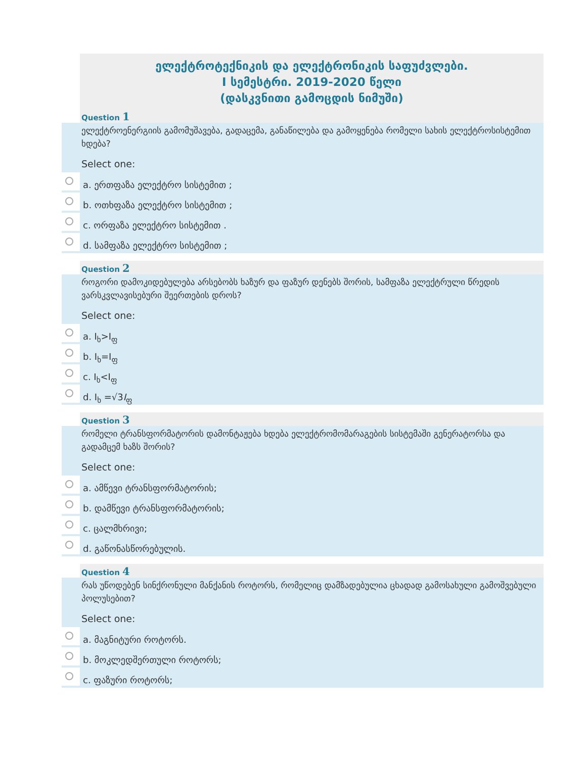ელექტროტექნიკის და ელექტრონიკის საფუძვლები.
I სემესტრი. 2019-2020 წელი
(დასკვნითი გამოცდის ნიმუში)
Question 1
ელექტროენერგიის გამომუშავება, გადაცემა, განაწილება და გამოყენება რომელი სახის ელექტროსისტემით ხდება?
Select one:
a. ერთფაზა ელექტრო სისტემით ;
b. ოთხფაზა ელექტრო სისტემით ;
c. ორფაზა ელექტრო სისტემით .
d. სამფაზა ელექტრო სისტემით ;
Question 2
როგორი დამოკიდებულება არსებობს ხაზურ და ფაზურ დენებს შორის, სამფაზა ელექტრული წრედის ვარსკვლავისებური შეერთების დროს?
Select one:
a. I<sub>ხ</sub>>I<sub>ფ</sub>
b. I<sub>ხ</sub>=I<sub>ფ</sub>
c. I<sub>ხ</sub><I<sub>ფ</sub>
d. I<sub>ხ</sub> =√3I<sub>ფ</sub>
Question 3
რომელი ტრანსფორმატორის დამონტაჟება ხდება ელექტრომომარაგების სისტემაში გენერატორსა და გადამცემ ხაზს შორის?
Select one:
a. ამწევი ტრანსფორმატორის;
b. დამწევი ტრანსფორმატორის;
c. ცალმხრივი;
d. გაწონასწორებულის.
Question 4
რას უწოდებენ სინქრონული მანქანის როტორს, რომელიც დამზადებულია ცხადად გამოსახული გამოშვებული პოლუსებით?
Select one:
a. მაგნიტური როტორს.
b. მოკლედშერთული როტორს;
c. ფაზური როტორს;